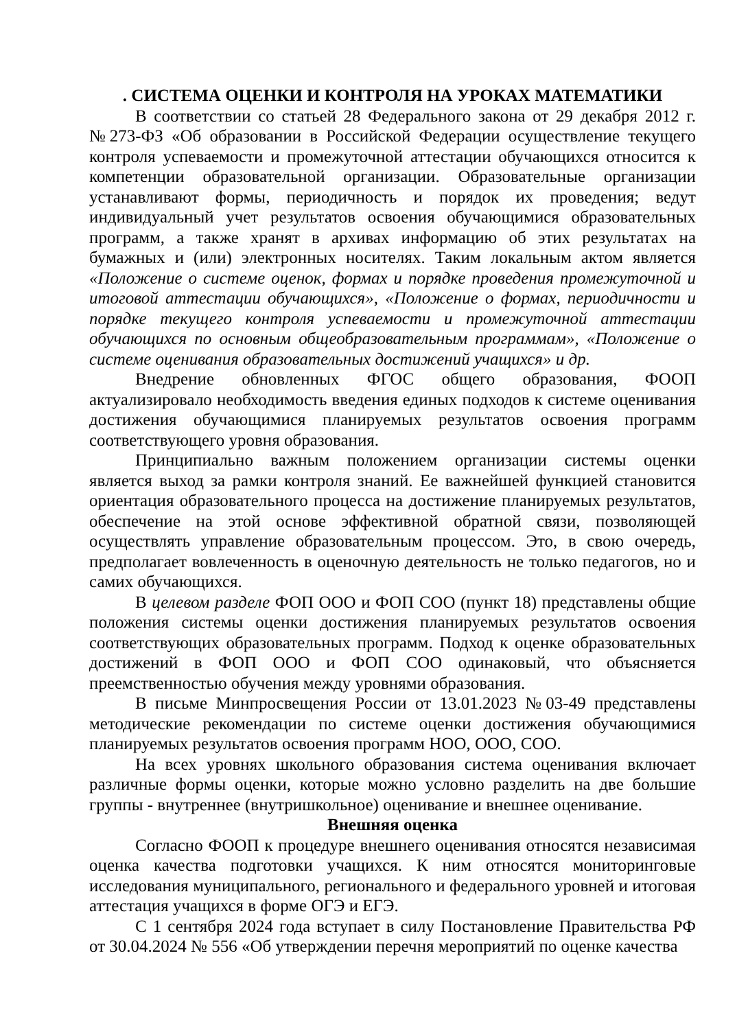. СИСТЕМА ОЦЕНКИ И КОНТРОЛЯ НА УРОКАХ МАТЕМАТИКИ
В соответствии со статьей 28 Федерального закона от 29 декабря 2012 г. №273-ФЗ «Об образовании в Российской Федерации осуществление текущего контроля успеваемости и промежуточной аттестации обучающихся относится к компетенции образовательной организации. Образовательные организации устанавливают формы, периодичность и порядок их проведения; ведут индивидуальный учет результатов освоения обучающимися образовательных программ, а также хранят в архивах информацию об этих результатах на бумажных и (или) электронных носителях. Таким локальным актом является «Положение о системе оценок, формах и порядке проведения промежуточной и итоговой аттестации обучающихся», «Положение о формах, периодичности и порядке текущего контроля успеваемости и промежуточной аттестации обучающихся по основным общеобразовательным программам», «Положение о системе оценивания образовательных достижений учащихся» и др.
Внедрение обновленных ФГОС общего образования, ФООП актуализировало необходимость введения единых подходов к системе оценивания достижения обучающимися планируемых результатов освоения программ соответствующего уровня образования.
Принципиально важным положением организации системы оценки является выход за рамки контроля знаний. Ее важнейшей функцией становится ориентация образовательного процесса на достижение планируемых результатов, обеспечение на этой основе эффективной обратной связи, позволяющей осуществлять управление образовательным процессом. Это, в свою очередь, предполагает вовлеченность в оценочную деятельность не только педагогов, но и самих обучающихся.
В целевом разделе ФОП ООО и ФОП СОО (пункт 18) представлены общие положения системы оценки достижения планируемых результатов освоения соответствующих образовательных программ. Подход к оценке образовательных достижений в ФОП ООО и ФОП СОО одинаковый, что объясняется преемственностью обучения между уровнями образования.
В письме Минпросвещения России от 13.01.2023 №03-49 представлены методические рекомендации по системе оценки достижения обучающимися планируемых результатов освоения программ НОО, ООО, СОО.
На всех уровнях школьного образования система оценивания включает различные формы оценки, которые можно условно разделить на две большие группы - внутреннее (внутришкольное) оценивание и внешнее оценивание.
Внешняя оценка
Согласно ФООП к процедуре внешнего оценивания относятся независимая оценка качества подготовки учащихся. К ним относятся мониторинговые исследования муниципального, регионального и федерального уровней и итоговая аттестация учащихся в форме ОГЭ и ЕГЭ.
С 1 сентября 2024 года вступает в силу Постановление Правительства РФ от 30.04.2024 № 556 «Об утверждении перечня мероприятий по оценке качества